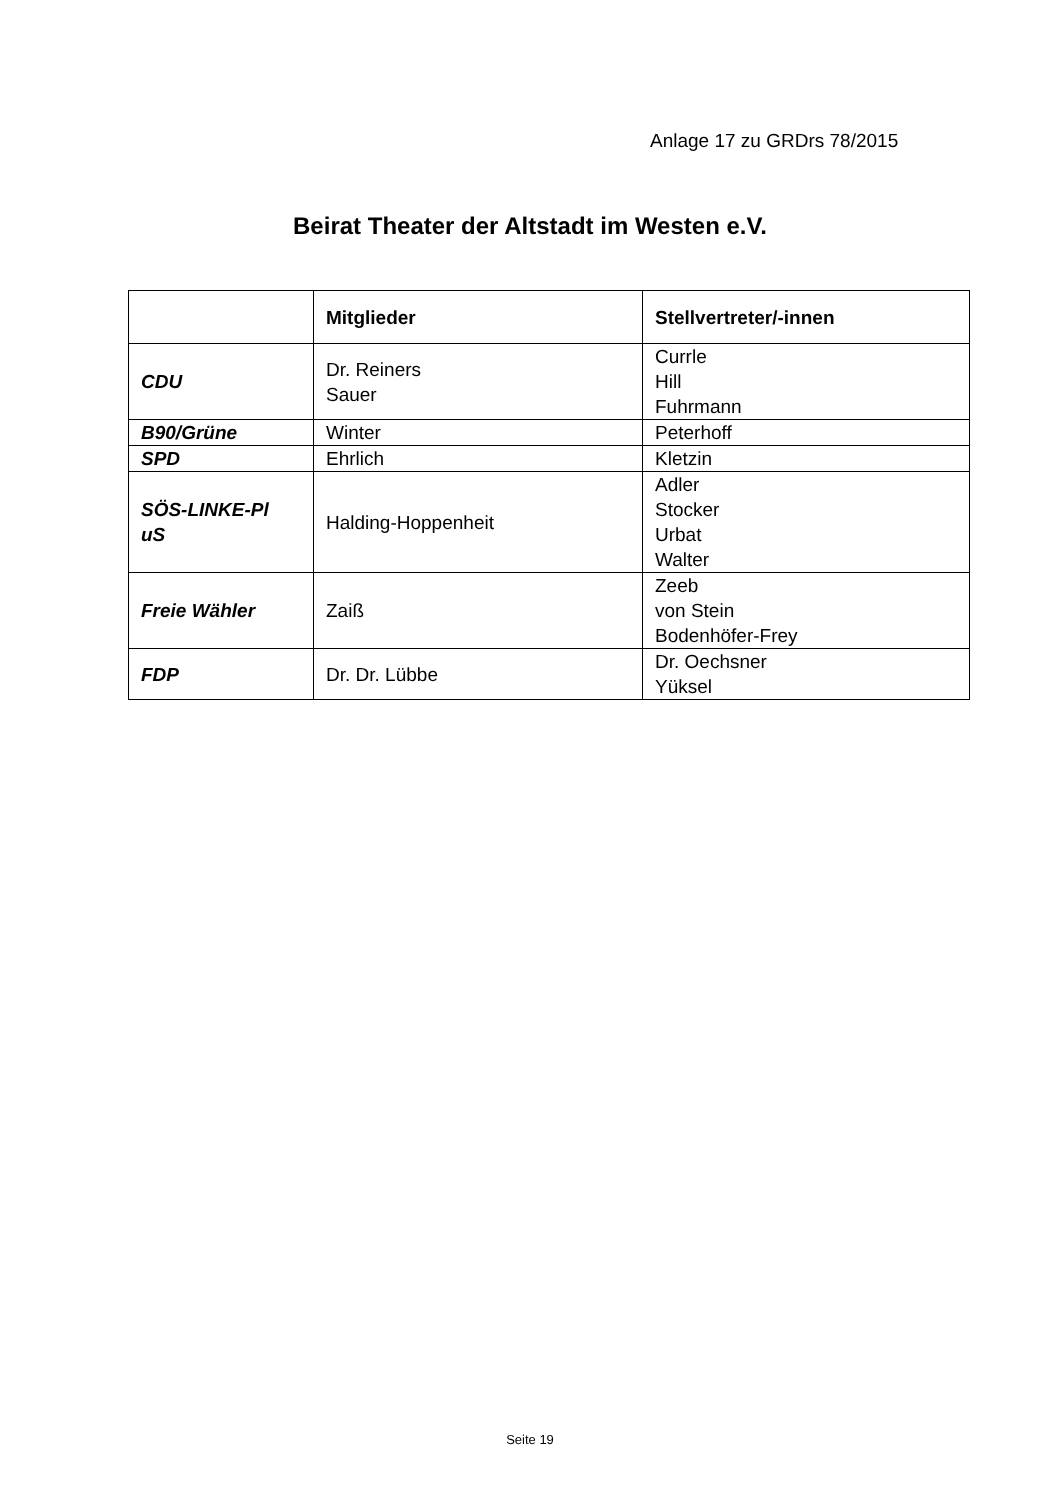Anlage 17 zu GRDrs 78/2015
Beirat Theater der Altstadt im Westen e.V.
| | Mitglieder | Stellvertreter/-innen |
| --- | --- | --- |
| CDU | Dr. Reiners Sauer | Currle Hill Fuhrmann |
| B90/Grüne | Winter | Peterhoff |
| SPD | Ehrlich | Kletzin |
| SÖS-LINKE-Pl uS | Halding-Hoppenheit | Adler Stocker Urbat Walter |
| Freie Wähler | Zaiß | Zeeb von Stein Bodenhöfer-Frey |
| FDP | Dr. Dr. Lübbe | Dr. Oechsner Yüksel |
Seite 19